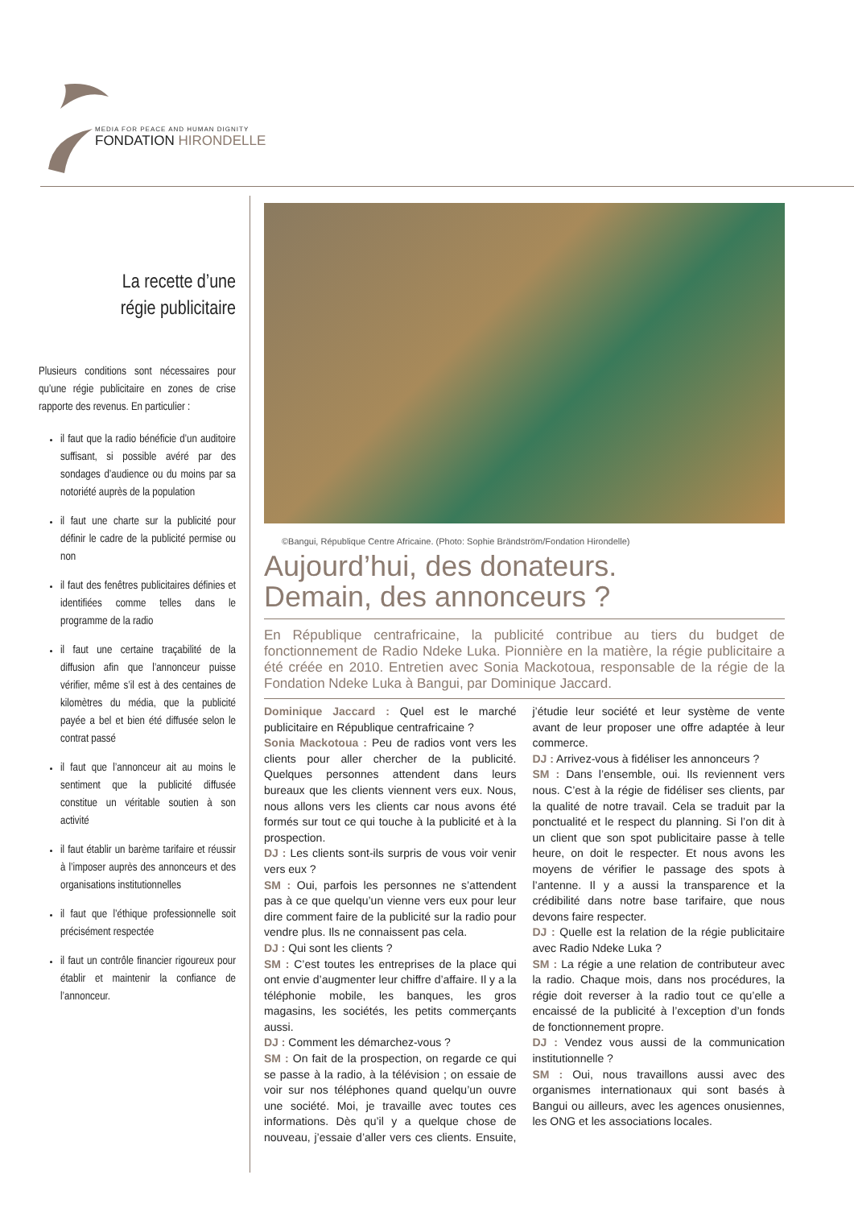MEDIA FOR PEACE AND HUMAN DIGNITY
FONDATION HIRONDELLE
La recette d’une
régie publicitaire
Plusieurs conditions sont nécessaires pour qu’une régie publicitaire en zones de crise rapporte des revenus. En particulier :
il faut que la radio bénéficie d’un auditoire suffisant, si possible avéré par des sondages d’audience ou du moins par sa notoriété auprès de la population
il faut une charte sur la publicité pour définir le cadre de la publicité permise ou non
il faut des fenêtres publicitaires définies et identifiées comme telles dans le programme de la radio
il faut une certaine traçabilité de la diffusion afin que l’annonceur puisse vérifier, même s’il est à des centaines de kilomètres du média, que la publicité payée a bel et bien été diffusée selon le contrat passé
il faut que l’annonceur ait au moins le sentiment que la publicité diffusée constitue un véritable soutien à son activité
il faut établir un barème tarifaire et réussir à l’imposer auprès des annonceurs et des organisations institutionnelles
il faut que l’éthique professionnelle soit précisément respectée
il faut un contrôle financier rigoureux pour établir et maintenir la confiance de l’annonceur.
©Bangui, République Centre Africaine. (Photo: Sophie Brändström/Fondation Hirondelle)
Aujourd’hui, des donateurs.
Demain, des annonceurs ?
En République centrafricaine, la publicité contribue au tiers du budget de fonctionnement de Radio Ndeke Luka. Pionnière en la matière, la régie publicitaire a été créée en 2010. Entretien avec Sonia Mackotoua, responsable de la régie de la Fondation Ndeke Luka à Bangui, par Dominique Jaccard.
Dominique Jaccard : Quel est le marché publicitaire en République centrafricaine ?
Sonia Mackotoua : Peu de radios vont vers les clients pour aller chercher de la publicité. Quelques personnes attendent dans leurs bureaux que les clients viennent vers eux. Nous, nous allons vers les clients car nous avons été formés sur tout ce qui touche à la publicité et à la prospection.
DJ : Les clients sont-ils surpris de vous voir venir vers eux ?
SM : Oui, parfois les personnes ne s’attendent pas à ce que quelqu’un vienne vers eux pour leur dire comment faire de la publicité sur la radio pour vendre plus. Ils ne connaissent pas cela.
DJ : Qui sont les clients ?
SM : C’est toutes les entreprises de la place qui ont envie d’augmenter leur chiffre d’affaire. Il y a la téléphonie mobile, les banques, les gros magasins, les sociétés, les petits commerçants aussi.
DJ : Comment les démarchez-vous ?
SM : On fait de la prospection, on regarde ce qui se passe à la radio, à la télévision ; on essaie de voir sur nos téléphones quand quelqu’un ouvre une société. Moi, je travaille avec toutes ces informations. Dès qu’il y a quelque chose de nouveau, j’essaie d’aller vers ces clients. Ensuite, j’étudie leur société et leur système de vente avant de leur proposer une offre adaptée à leur commerce.
DJ : Arrivez-vous à fidéliser les annonceurs ?
SM : Dans l’ensemble, oui. Ils reviennent vers nous. C’est à la régie de fidéliser ses clients, par la qualité de notre travail. Cela se traduit par la ponctualité et le respect du planning. Si l’on dit à un client que son spot publicitaire passe à telle heure, on doit le respecter. Et nous avons les moyens de vérifier le passage des spots à l’antenne. Il y a aussi la transparence et la crédibilité dans notre base tarifaire, que nous devons faire respecter.
DJ : Quelle est la relation de la régie publicitaire avec Radio Ndeke Luka ?
SM : La régie a une relation de contributeur avec la radio. Chaque mois, dans nos procédures, la régie doit reverser à la radio tout ce qu’elle a encaissé de la publicité à l’exception d’un fonds de fonctionnement propre.
DJ : Vendez vous aussi de la communication institutionnelle ?
SM : Oui, nous travaillons aussi avec des organismes internationaux qui sont basés à Bangui ou ailleurs, avec les agences onusiennes, les ONG et les associations locales.